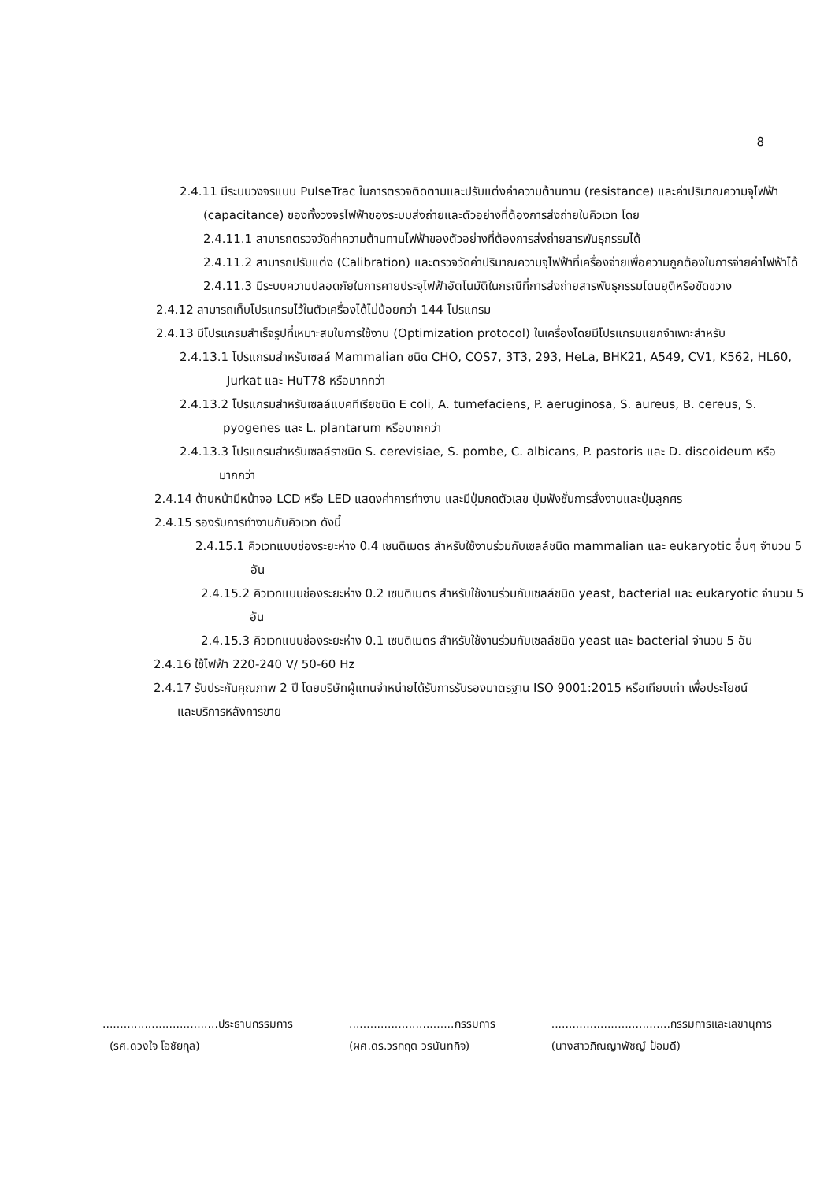8
2.4.11 มีระบบวงจรแบบ PulseTrac ในการตรวจติดตามและปรับแต่งค่าความต้านทาน (resistance) และค่าปริมาณความจุไฟฟ้า (capacitance) ของทั้งวงจรไฟฟ้าของระบบส่งถ่ายและตัวอย่างที่ต้องการส่งถ่ายในคิวเวท โดย
2.4.11.1 สามารถตรวจวัดค่าความต้านทานไฟฟ้าของตัวอย่างที่ต้องการส่งถ่ายสารพันธุกรรมได้
2.4.11.2 สามารถปรับแต่ง (Calibration) และตรวจวัดค่าปริมาณความจุไฟฟ้าที่เครื่องจ่ายเพื่อความถูกต้องในการจ่ายค่าไฟฟ้าได้
2.4.11.3 มีระบบความปลอดภัยในการคายประจุไฟฟ้าอัตโนมัติในกรณีที่การส่งถ่ายสารพันธุกรรมโดนยุติหรือขัดขวาง
2.4.12 สามารถเก็บโปรแกรมไว้ในตัวเครื่องได้ไม่น้อยกว่า 144 โปรแกรม
2.4.13 มีโปรแกรมสำเร็จรูปที่เหมาะสมในการใช้งาน (Optimization protocol) ในเครื่องโดยมีโปรแกรมแยกจำเพาะสำหรับ
2.4.13.1 โปรแกรมสำหรับเซลล์ Mammalian ชนิด CHO, COS7, 3T3, 293, HeLa, BHK21, A549, CV1, K562, HL60, Jurkat และ HuT78 หรือมากกว่า
2.4.13.2 โปรแกรมสำหรับเซลล์แบคทีเรียชนิด E coli, A. tumefaciens, P. aeruginosa, S. aureus, B. cereus, S. pyogenes และ L. plantarum หรือมากกว่า
2.4.13.3 โปรแกรมสำหรับเซลล์ราชนิด S. cerevisiae, S. pombe, C. albicans, P. pastoris และ D. discoideum หรือมากกว่า
2.4.14 ด้านหน้ามีหน้าจอ LCD หรือ LED แสดงค่าการทำงาน และมีปุ่มกดตัวเลข ปุ่มฟังชั่นการสั่งงานและปุ่มลูกศร
2.4.15 รองรับการทำงานกับคิวเวท ดังนี้
2.4.15.1 คิวเวทแบบช่องระยะห่าง 0.4 เซนติเมตร สำหรับใช้งานร่วมกับเซลล์ชนิด mammalian และ eukaryotic อื่นๆ จำนวน 5 อัน
2.4.15.2 คิวเวทแบบช่องระยะห่าง 0.2 เซนติเมตร สำหรับใช้งานร่วมกับเซลล์ชนิด yeast, bacterial และ eukaryotic จำนวน 5 อัน
2.4.15.3 คิวเวทแบบช่องระยะห่าง 0.1 เซนติเมตร สำหรับใช้งานร่วมกับเซลล์ชนิด yeast และ bacterial จำนวน 5 อัน
2.4.16 ใช้ไฟฟ้า 220-240 V/ 50-60 Hz
2.4.17 รับประกันคุณภาพ 2 ปี โดยบริษัทผู้แทนจำหน่ายได้รับการรับรองมาตรฐาน ISO 9001:2015 หรือเทียบเท่า เพื่อประโยชน์และบริการหลังการขาย
.................................ประธานกรรมการ
(รศ.ดวงใจ โอชัยกุล)
..............................กรรมการ
(ผศ.ดร.วรกฤต วรนันทกิจ)
..................................กรรมการและเลขานุการ
(นางสาวภิณญาพัชญ์ ป้อมดี)